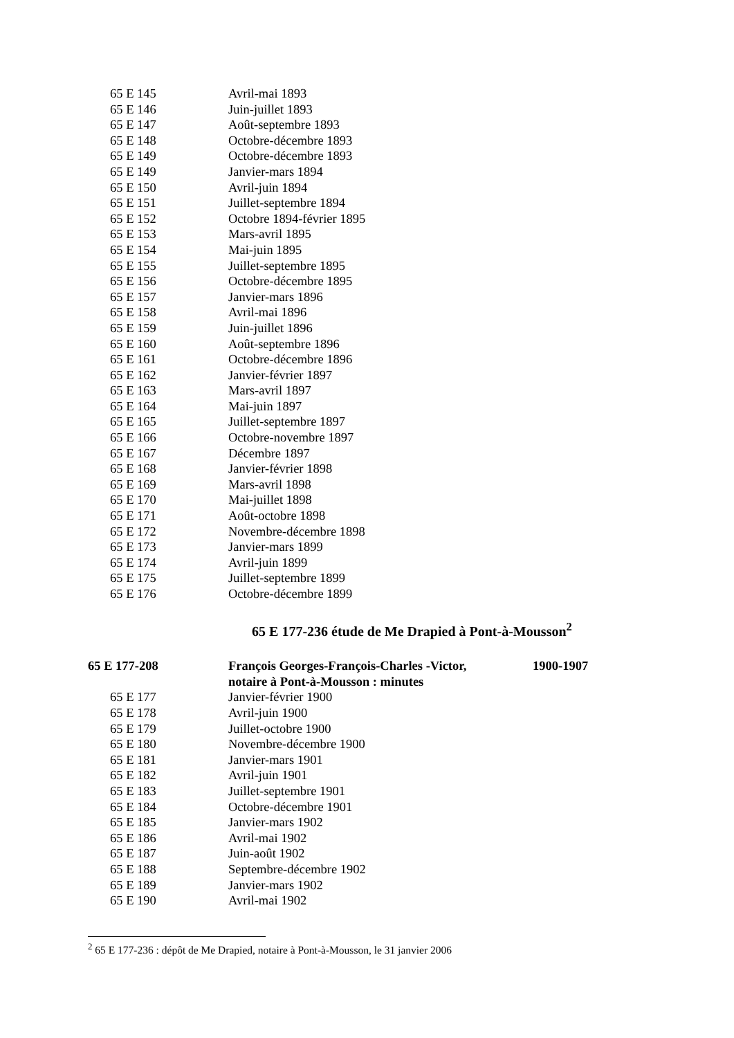| 65 E 145 | Avril-mai 1893 |
| 65 E 146 | Juin-juillet 1893 |
| 65 E 147 | Août-septembre 1893 |
| 65 E 148 | Octobre-décembre 1893 |
| 65 E 149 | Octobre-décembre 1893 |
| 65 E 149 | Janvier-mars 1894 |
| 65 E 150 | Avril-juin 1894 |
| 65 E 151 | Juillet-septembre 1894 |
| 65 E 152 | Octobre 1894-février 1895 |
| 65 E 153 | Mars-avril 1895 |
| 65 E 154 | Mai-juin 1895 |
| 65 E 155 | Juillet-septembre 1895 |
| 65 E 156 | Octobre-décembre 1895 |
| 65 E 157 | Janvier-mars 1896 |
| 65 E 158 | Avril-mai 1896 |
| 65 E 159 | Juin-juillet 1896 |
| 65 E 160 | Août-septembre 1896 |
| 65 E 161 | Octobre-décembre 1896 |
| 65 E 162 | Janvier-février 1897 |
| 65 E 163 | Mars-avril 1897 |
| 65 E 164 | Mai-juin 1897 |
| 65 E 165 | Juillet-septembre 1897 |
| 65 E 166 | Octobre-novembre 1897 |
| 65 E 167 | Décembre 1897 |
| 65 E 168 | Janvier-février 1898 |
| 65 E 169 | Mars-avril 1898 |
| 65 E 170 | Mai-juillet 1898 |
| 65 E 171 | Août-octobre 1898 |
| 65 E 172 | Novembre-décembre 1898 |
| 65 E 173 | Janvier-mars 1899 |
| 65 E 174 | Avril-juin 1899 |
| 65 E 175 | Juillet-septembre 1899 |
| 65 E 176 | Octobre-décembre 1899 |
65 E 177-236 étude de Me Drapied à Pont-à-Mousson<sup>2</sup>
| 65 E 177-208 | François Georges-François-Charles -Victor, notaire à Pont-à-Mousson : minutes | 1900-1907 |
| 65 E 177 | Janvier-février 1900 | |
| 65 E 178 | Avril-juin 1900 | |
| 65 E 179 | Juillet-octobre 1900 | |
| 65 E 180 | Novembre-décembre 1900 | |
| 65 E 181 | Janvier-mars 1901 | |
| 65 E 182 | Avril-juin 1901 | |
| 65 E 183 | Juillet-septembre 1901 | |
| 65 E 184 | Octobre-décembre 1901 | |
| 65 E 185 | Janvier-mars 1902 | |
| 65 E 186 | Avril-mai 1902 | |
| 65 E 187 | Juin-août 1902 | |
| 65 E 188 | Septembre-décembre 1902 | |
| 65 E 189 | Janvier-mars 1902 | |
| 65 E 190 | Avril-mai 1902 | |
<sup>2</sup> 65 E 177-236 : dépôt de Me Drapied, notaire à Pont-à-Mousson, le 31 janvier 2006